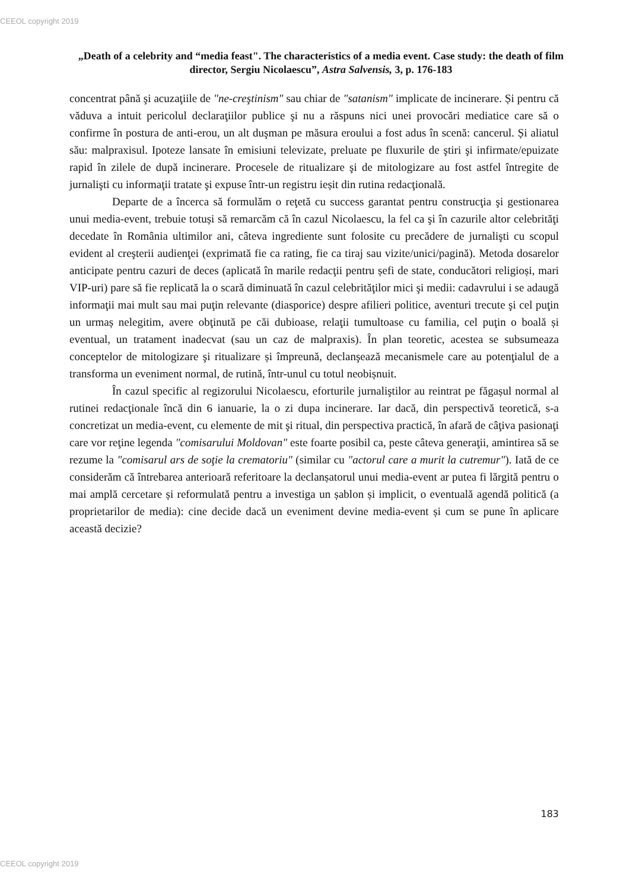CEEOL copyright 2019
„Death of a celebrity and “media feast". The characteristics of a media event. Case study: the death of film director, Sergiu Nicolaescu”, Astra Salvensis, 3, p. 176-183
concentrat până şi acuzaţiile de "ne-creştinism" sau chiar de "satanism" implicate de incinerare. Și pentru că văduva a intuit pericolul declaraţiilor publice şi nu a răspuns nici unei provocări mediatice care să o confirme în postura de anti-erou, un alt duşman pe măsura eroului a fost adus în scenă: cancerul. Și aliatul său: malpraxisul. Ipoteze lansate în emisiuni televizate, preluate pe fluxurile de ştiri şi infirmate/epuizate rapid în zilele de după incinerare. Procesele de ritualizare şi de mitologizare au fost astfel întregite de jurnalişti cu informaţii tratate şi expuse într-un registru ieșit din rutina redacţională.
Departe de a încerca să formulăm o reţetă cu success garantat pentru construcţia şi gestionarea unui media-event, trebuie totuși să remarcăm că în cazul Nicolaescu, la fel ca şi în cazurile altor celebrităţi decedate în România ultimilor ani, câteva ingrediente sunt folosite cu precădere de jurnalişti cu scopul evident al creşterii audienţei (exprimată fie ca rating, fie ca tiraj sau vizite/unici/pagină). Metoda dosarelor anticipate pentru cazuri de deces (aplicată în marile redacţii pentru șefi de state, conducători religioși, mari VIP-uri) pare să fie replicată la o scară diminuată în cazul celebrităţilor mici şi medii: cadavrului i se adaugă informaţii mai mult sau mai puţin relevante (diasporice) despre afilieri politice, aventuri trecute şi cel puţin un urmaș nelegitim, avere obţinută pe căi dubioase, relaţii tumultoase cu familia, cel puţin o boală și eventual, un tratament inadecvat (sau un caz de malpraxis). În plan teoretic, acestea se subsumeaza conceptelor de mitologizare şi ritualizare și împreună, declanşează mecanismele care au potenţialul de a transforma un eveniment normal, de rutină, într-unul cu totul neobișnuit.
În cazul specific al regizorului Nicolaescu, eforturile jurnaliştilor au reintrat pe făgașul normal al rutinei redacţionale încă din 6 ianuarie, la o zi dupa incinerare. Iar dacă, din perspectivă teoretică, s-a concretizat un media-event, cu elemente de mit şi ritual, din perspectiva practică, în afară de câţiva pasionaţi care vor reţine legenda "comisarului Moldovan" este foarte posibil ca, peste câteva generaţii, amintirea să se rezume la "comisarul ars de soţie la crematoriu" (similar cu "actorul care a murit la cutremur"). Iată de ce considerăm că întrebarea anterioară referitoare la declanșatorul unui media-event ar putea fi lărgită pentru o mai amplă cercetare și reformulată pentru a investiga un șablon și implicit, o eventuală agendă politică (a proprietarilor de media): cine decide dacă un eveniment devine media-event și cum se pune în aplicare această decizie?
183
CEEOL copyright 2019